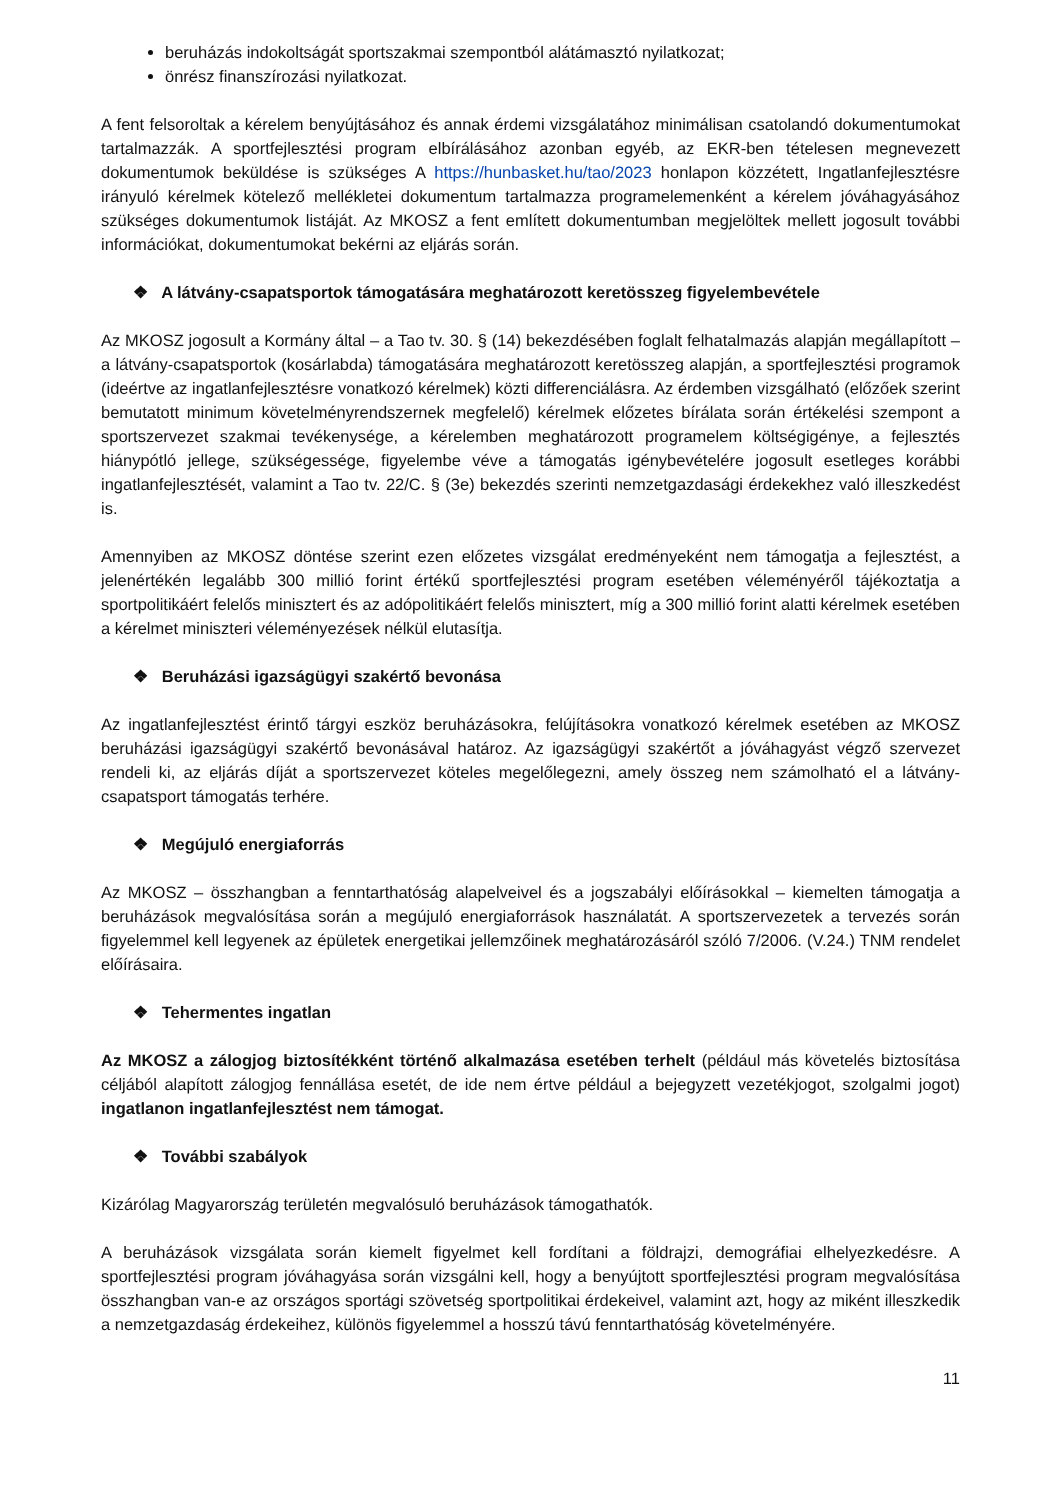beruházás indokoltságát sportszakmai szempontból alátámasztó nyilatkozat;
önrész finanszírozási nyilatkozat.
A fent felsoroltak a kérelem benyújtásához és annak érdemi vizsgálatához minimálisan csatolandó dokumentumokat tartalmazzák. A sportfejlesztési program elbírálásához azonban egyéb, az EKR-ben tételesen megnevezett dokumentumok beküldése is szükséges A https://hunbasket.hu/tao/2023 honlapon közzétett, Ingatlanfejlesztésre irányuló kérelmek kötelező mellékletei dokumentum tartalmazza programelemenként a kérelem jóváhagyásához szükséges dokumentumok listáját. Az MKOSZ a fent említett dokumentumban megjelöltek mellett jogosult további információkat, dokumentumokat bekérni az eljárás során.
❖ A látvány-csapatsportok támogatására meghatározott keretösszeg figyelembevétele
Az MKOSZ jogosult a Kormány által – a Tao tv. 30. § (14) bekezdésében foglalt felhatalmazás alapján megállapított – a látvány-csapatsportok (kosárlabda) támogatására meghatározott keretösszeg alapján, a sportfejlesztési programok (ideértve az ingatlanfejlesztésre vonatkozó kérelmek) közti differenciálásra. Az érdemben vizsgálható (előzőek szerint bemutatott minimum követelményrendszernek megfelelő) kérelmek előzetes bírálata során értékelési szempont a sportszervezet szakmai tevékenysége, a kérelemben meghatározott programelem költségigénye, a fejlesztés hiánypótló jellege, szükségessége, figyelembe véve a támogatás igénybevételére jogosult esetleges korábbi ingatlanfejlesztését, valamint a Tao tv. 22/C. § (3e) bekezdés szerinti nemzetgazdasági érdekekhez való illeszkedést is.
Amennyiben az MKOSZ döntése szerint ezen előzetes vizsgálat eredményeként nem támogatja a fejlesztést, a jelenértékén legalább 300 millió forint értékű sportfejlesztési program esetében véleményéről tájékoztatja a sportpolitikáért felelős minisztert és az adópolitikáért felelős minisztert, míg a 300 millió forint alatti kérelmek esetében a kérelmet miniszteri véleményezések nélkül elutasítja.
❖ Beruházási igazságügyi szakértő bevonása
Az ingatlanfejlesztést érintő tárgyi eszköz beruházásokra, felújításokra vonatkozó kérelmek esetében az MKOSZ beruházási igazságügyi szakértő bevonásával határoz. Az igazságügyi szakértőt a jóváhagyást végző szervezet rendeli ki, az eljárás díját a sportszervezet köteles megelőlegezni, amely összeg nem számolható el a látvány-csapatsport támogatás terhére.
❖ Megújuló energiaforrás
Az MKOSZ – összhangban a fenntarthatóság alapelveivel és a jogszabályi előírásokkal – kiemelten támogatja a beruházások megvalósítása során a megújuló energiaforrások használatát. A sportszervezetek a tervezés során figyelemmel kell legyenek az épületek energetikai jellemzőinek meghatározásáról szóló 7/2006. (V.24.) TNM rendelet előírásaira.
❖ Tehermentes ingatlan
Az MKOSZ a zálogjog biztosítékként történő alkalmazása esetében terhelt (például más követelés biztosítása céljából alapított zálogjog fennállása esetét, de ide nem értve például a bejegyzett vezetékjogot, szolgalmi jogot) ingatlanon ingatlanfejlesztést nem támogat.
❖ További szabályok
Kizárólag Magyarország területén megvalósuló beruházások támogathatók.
A beruházások vizsgálata során kiemelt figyelmet kell fordítani a földrajzi, demográfiai elhelyezkedésre. A sportfejlesztési program jóváhagyása során vizsgálni kell, hogy a benyújtott sportfejlesztési program megvalósítása összhangban van-e az országos sportági szövetség sportpolitikai érdekeivel, valamint azt, hogy az miként illeszkedik a nemzetgazdaság érdekeihez, különös figyelemmel a hosszú távú fenntarthatóság követelményére.
11